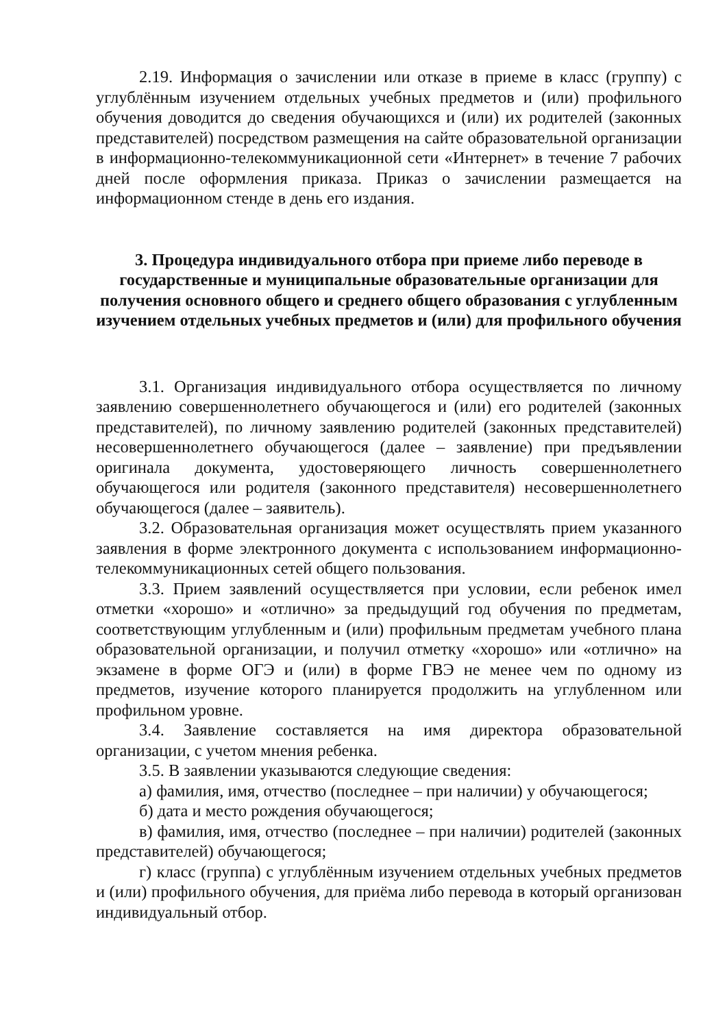2.19. Информация о зачислении или отказе в приеме в класс (группу) с углублённым изучением отдельных учебных предметов и (или) профильного обучения доводится до сведения обучающихся и (или) их родителей (законных представителей) посредством размещения на сайте образовательной организации в информационно-телекоммуникационной сети «Интернет» в течение 7 рабочих дней после оформления приказа. Приказ о зачислении размещается на информационном стенде в день его издания.
3. Процедура индивидуального отбора при приеме либо переводе в государственные и муниципальные образовательные организации для получения основного общего и среднего общего образования с углубленным изучением отдельных учебных предметов и (или) для профильного обучения
3.1. Организация индивидуального отбора осуществляется по личному заявлению совершеннолетнего обучающегося и (или) его родителей (законных представителей), по личному заявлению родителей (законных представителей) несовершеннолетнего обучающегося (далее – заявление) при предъявлении оригинала документа, удостоверяющего личность совершеннолетнего обучающегося или родителя (законного представителя) несовершеннолетнего обучающегося (далее – заявитель).
3.2. Образовательная организация может осуществлять прием указанного заявления в форме электронного документа с использованием информационно-телекоммуникационных сетей общего пользования.
3.3. Прием заявлений осуществляется при условии, если ребенок имел отметки «хорошо» и «отлично» за предыдущий год обучения по предметам, соответствующим углубленным и (или) профильным предметам учебного плана образовательной организации, и получил отметку «хорошо» или «отлично» на экзамене в форме ОГЭ и (или) в форме ГВЭ не менее чем по одному из предметов, изучение которого планируется продолжить на углубленном или профильном уровне.
3.4. Заявление составляется на имя директора образовательной организации, с учетом мнения ребенка.
3.5. В заявлении указываются следующие сведения:
а) фамилия, имя, отчество (последнее – при наличии) у обучающегося;
б) дата и место рождения обучающегося;
в) фамилия, имя, отчество (последнее – при наличии) родителей (законных представителей) обучающегося;
г) класс (группа) с углублённым изучением отдельных учебных предметов и (или) профильного обучения, для приёма либо перевода в который организован индивидуальный отбор.